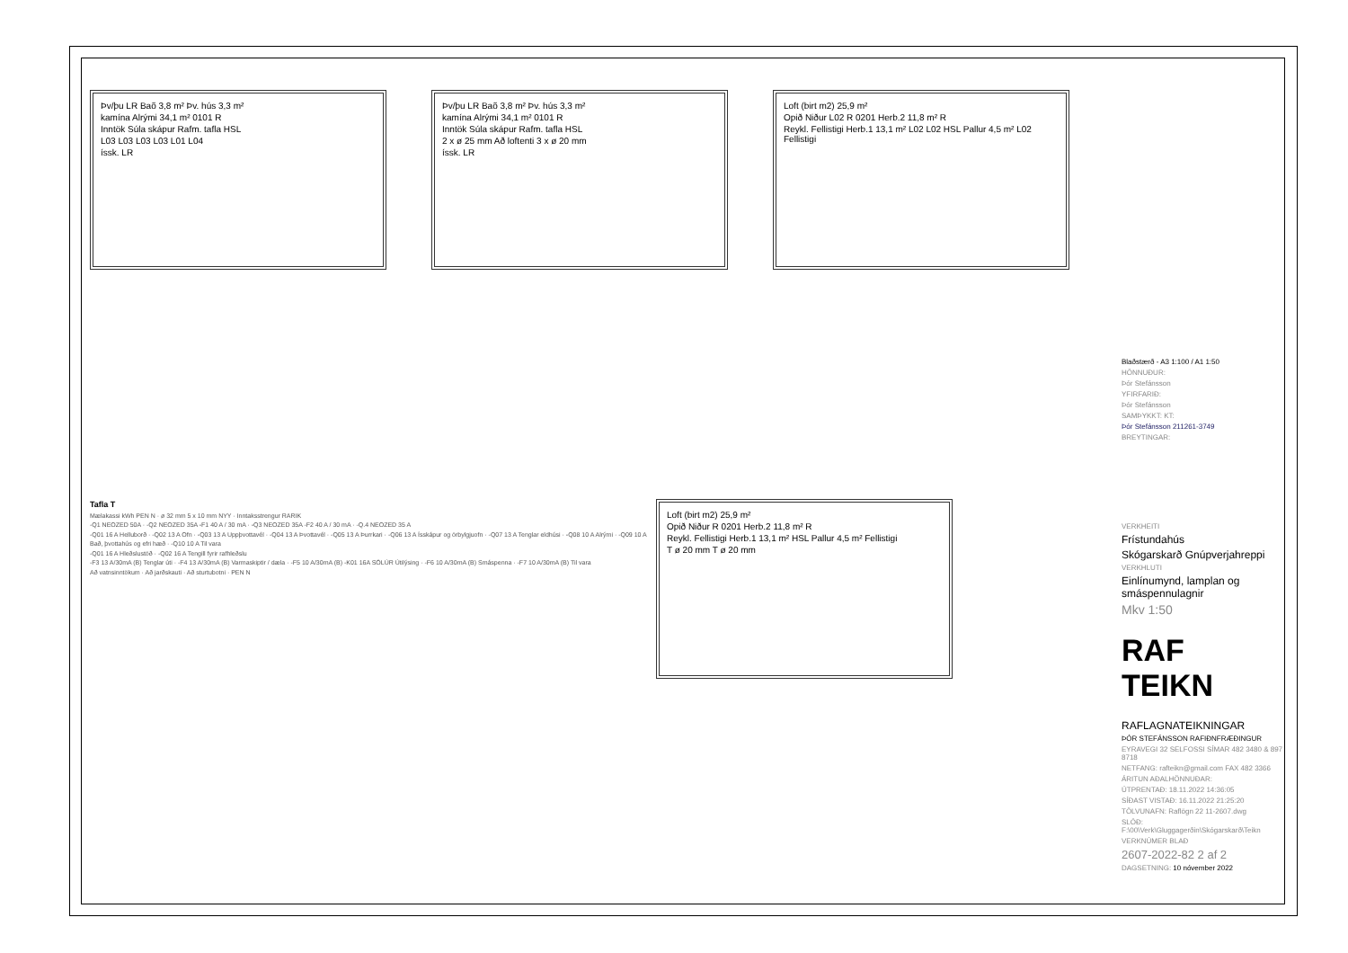Þv/þu LR Baõ 3,8 m² Þv. hús 3,3 m²
kamína Alrými 34,1 m² 0101 R
Inntök Súla skápur Rafm. tafla HSL
L03 L03 L03 L03 L01 L04
íssk. LR
Þv/þu LR Baõ 3,8 m² Þv. hús 3,3 m²
kamína Alrými 34,1 m² 0101 R
Inntök Súla skápur Rafm. tafla HSL
2 x ø 25 mm Að loftenti 3 x ø 20 mm
íssk. LR
Loft (birt m2) 25,9 m²
Opið Niður L02 R 0201 Herb.2 11,8 m² R
Reykl. Fellistigi Herb.1 13,1 m² L02 L02 HSL Pallur 4,5 m² L02 Fellistigi
Tafla T
Mælakassi kWh PEN N · ø 32 mm 5 x 10 mm NYY · Inntaksstrengur RARIK
-Q1 NEOZED 50A · -Q2 NEOZED 35A -F1 40 A / 30 mA · -Q3 NEOZED 35A -F2 40 A / 30 mA · -Q.4 NEOZED 35 A
-Q01 16 A Helluborð · -Q02 13 A Ofn · -Q03 13 A Uppþvottavél · -Q04 13 A Þvottavél · -Q05 13 A Þurrkari · -Q06 13 A Ísskápur og örbylgjuofn · -Q07 13 A Tenglar eldhúsi · -Q08 10 A Alrými · -Q09 10 A Bað, þvottahús og efri hæð · -Q10 10 A Til vara
-Q01 16 A Hleðslustöð · -Q02 16 A Tengill fyrir rafhleðslu
-F3 13 A/30mA (B) Tenglar úti · -F4 13 A/30mA (B) Varmaskiptir / dæla · -F5 10 A/30mA (B) -K01 16A SÓLÚR Útilýsing · -F6 10 A/30mA (B) Smáspenna · -F7 10 A/30mA (B) Til vara
Að vatnsinntökum · Að jarðskauti · Að sturtubotni · PEN N
Loft (birt m2) 25,9 m²
Opið Niður R 0201 Herb.2 11,8 m² R
Reykl. Fellistigi Herb.1 13,1 m² HSL Pallur 4,5 m² Fellistigi
T ø 20 mm T ø 20 mm
Blaðstærð - A3 1:100 / A1 1:50
HÖNNUÐUR:
Þór Stefánsson
YFIRFARIÐ:
Þór Stefánsson
SAMÞYKKT: KT:
Þór Stefánsson 211261-3749
BREYTINGAR:
VERKHEITI
Frístundahús
Skógarskarð Gnúpverjahreppi
VERKHLUTI
Einlínumynd, lamplan og smáspennulagnir
Mkv 1:50
RAF TEIKN
RAFLAGNATEIKNINGAR
ÞÓR STEFÁNSSON RAFIÐNFRÆÐINGUR
EYRAVEGI 32 SELFOSSI SÍMAR 482 3480 & 897 8718
NETFANG: rafteikn@gmail.com FAX 482 3366
ÁRITUN AÐALHÖNNUÐAR:
ÚTPRENTAÐ: 18.11.2022 14:36:05
SÍÐAST VISTAÐ: 16.11.2022 21:25:20
TÖLVUNAFN: Raflögn 22 11-2607.dwg
SLÓÐ: F:\00\Verk\Gluggagerðin\Skógarskarð\Teikn
VERKNÚMER BLAÐ
2607-2022-82 2 af 2
DAGSETNING: 10 nóvember 2022